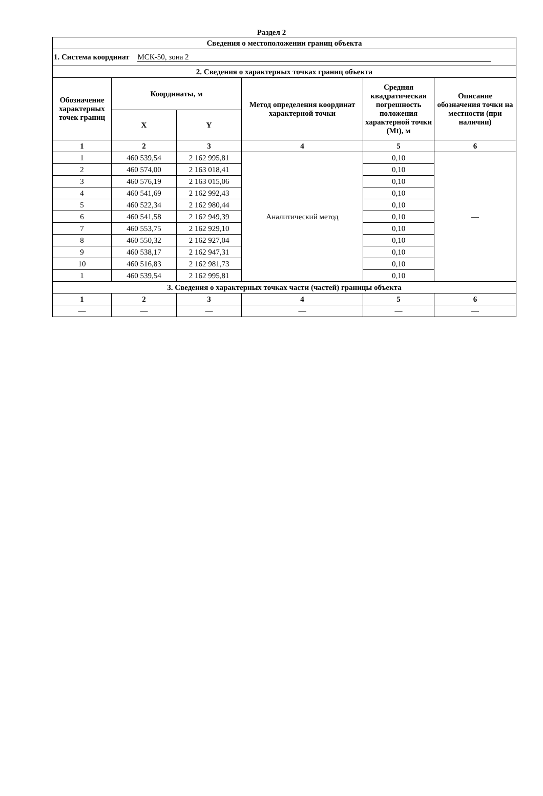Раздел 2
| Сведения о местоположении границ объекта | | | | | |
| --- | --- | --- | --- | --- | --- |
| 1. Система координат МСК-50, зона 2 | | | | | |
| 2. Сведения о характерных точках границ объекта | | | | | |
| Обозначение характерных точек границ | Координаты, м | | Метод определения координат характерной точки | Средняя квадратическая погрешность положения характерной точки (Mt), м | Описание обозначения точки на местности (при наличии) |
| | X | Y | | | |
| 1 | 2 | 3 | 4 | 5 | 6 |
| 1 | 460 539,54 | 2 162 995,81 | Аналитический метод | 0,10 | — |
| 2 | 460 574,00 | 2 163 018,41 | | 0,10 | |
| 3 | 460 576,19 | 2 163 015,06 | | 0,10 | |
| 4 | 460 541,69 | 2 162 992,43 | | 0,10 | |
| 5 | 460 522,34 | 2 162 980,44 | | 0,10 | |
| 6 | 460 541,58 | 2 162 949,39 | | 0,10 | |
| 7 | 460 553,75 | 2 162 929,10 | | 0,10 | |
| 8 | 460 550,32 | 2 162 927,04 | | 0,10 | |
| 9 | 460 538,17 | 2 162 947,31 | | 0,10 | |
| 10 | 460 516,83 | 2 162 981,73 | | 0,10 | |
| 1 | 460 539,54 | 2 162 995,81 | | 0,10 | |
| 3. Сведения о характерных точках части (частей) границы объекта | | | | | |
| 1 | 2 | 3 | 4 | 5 | 6 |
| — | — | — | — | — | — |